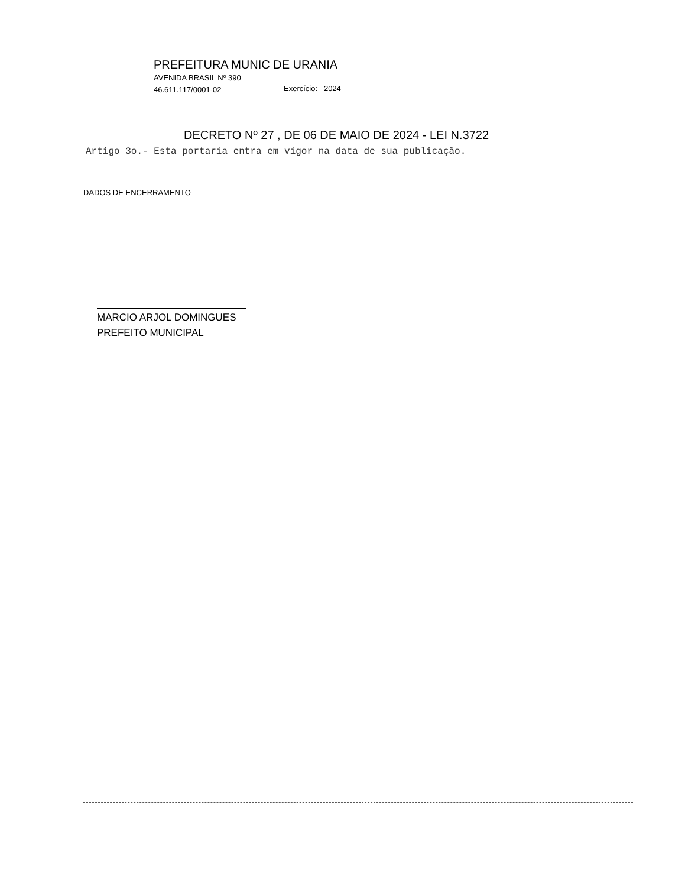PREFEITURA MUNIC DE URANIA
AVENIDA BRASIL Nº 390
46.611.117/0001-02 Exercício: 2024
DECRETO Nº 27 , DE 06 DE MAIO DE 2024 - LEI N.3722
Artigo 3o.- Esta portaria entra em vigor na data de sua publicação.
DADOS DE ENCERRAMENTO
MARCIO ARJOL DOMINGUES
PREFEITO MUNICIPAL